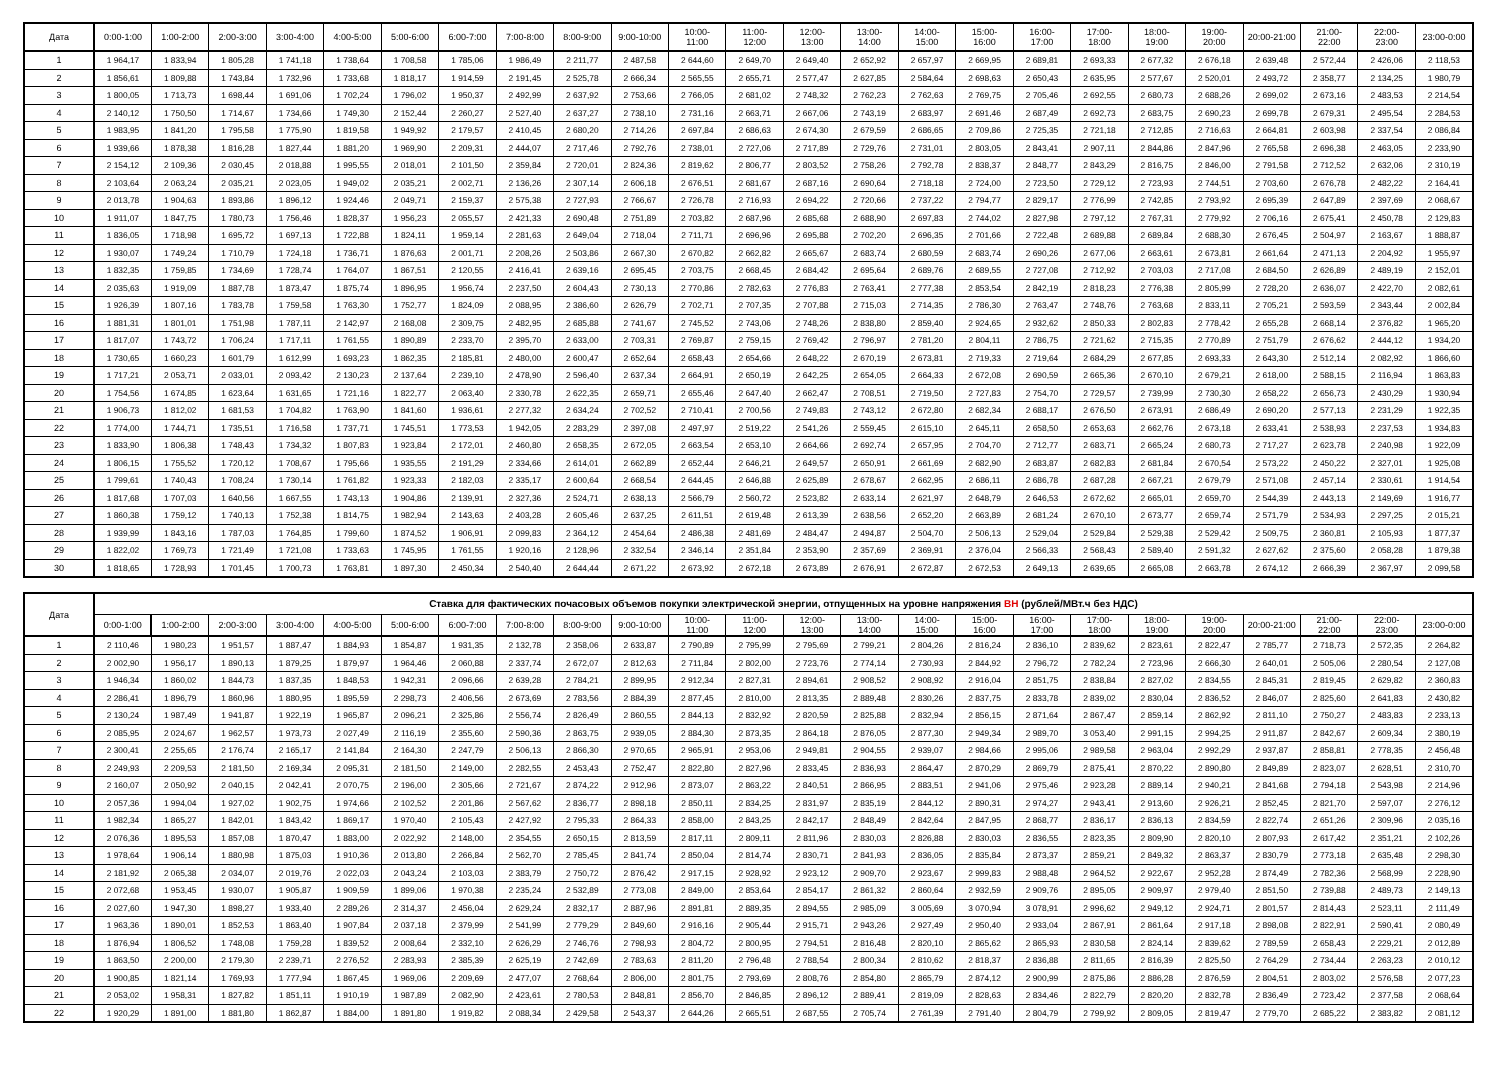| Дата | 0:00-1:00 | 1:00-2:00 | 2:00-3:00 | 3:00-4:00 | 4:00-5:00 | 5:00-6:00 | 6:00-7:00 | 7:00-8:00 | 8:00-9:00 | 9:00-10:00 | 10:00- 11:00 | 11:00- 12:00 | 12:00- 13:00 | 13:00- 14:00 | 14:00- 15:00 | 15:00- 16:00 | 16:00- 17:00 | 17:00- 18:00 | 18:00- 19:00 | 19:00- 20:00 | 20:00-21:00 | 21:00- 22:00 | 22:00- 23:00 | 23:00-0:00 |
| --- | --- | --- | --- | --- | --- | --- | --- | --- | --- | --- | --- | --- | --- | --- | --- | --- | --- | --- | --- | --- | --- | --- | --- | --- |
| 1 | 1 964,17 | 1 833,94 | 1 805,28 | 1 741,18 | 1 738,64 | 1 708,58 | 1 785,06 | 1 986,49 | 2 211,77 | 2 487,58 | 2 644,60 | 2 649,70 | 2 649,40 | 2 652,92 | 2 657,97 | 2 669,95 | 2 689,81 | 2 693,33 | 2 677,32 | 2 676,18 | 2 639,48 | 2 572,44 | 2 426,06 | 2 118,53 |
| 2 | 1 856,61 | 1 809,88 | 1 743,84 | 1 732,96 | 1 733,68 | 1 818,17 | 1 914,59 | 2 191,45 | 2 525,78 | 2 666,34 | 2 565,55 | 2 655,71 | 2 577,47 | 2 627,85 | 2 584,64 | 2 698,63 | 2 650,43 | 2 635,95 | 2 577,67 | 2 520,01 | 2 493,72 | 2 358,77 | 2 134,25 | 1 980,79 |
| 3 | 1 800,05 | 1 713,73 | 1 698,44 | 1 691,06 | 1 702,24 | 1 796,02 | 1 950,37 | 2 492,99 | 2 637,92 | 2 753,66 | 2 766,05 | 2 681,02 | 2 748,32 | 2 762,23 | 2 762,63 | 2 769,75 | 2 705,46 | 2 692,55 | 2 680,73 | 2 688,26 | 2 699,02 | 2 673,16 | 2 483,53 | 2 214,54 |
| 4 | 2 140,12 | 1 750,50 | 1 714,67 | 1 734,66 | 1 749,30 | 2 152,44 | 2 260,27 | 2 527,40 | 2 637,27 | 2 738,10 | 2 731,16 | 2 663,71 | 2 667,06 | 2 743,19 | 2 683,97 | 2 691,46 | 2 687,49 | 2 692,73 | 2 683,75 | 2 690,23 | 2 699,78 | 2 679,31 | 2 495,54 | 2 284,53 |
| 5 | 1 983,95 | 1 841,20 | 1 795,58 | 1 775,90 | 1 819,58 | 1 949,92 | 2 179,57 | 2 410,45 | 2 680,20 | 2 714,26 | 2 697,84 | 2 686,63 | 2 674,30 | 2 679,59 | 2 686,65 | 2 709,86 | 2 725,35 | 2 721,18 | 2 712,85 | 2 716,63 | 2 664,81 | 2 603,98 | 2 337,54 | 2 086,84 |
| 6 | 1 939,66 | 1 878,38 | 1 816,28 | 1 827,44 | 1 881,20 | 1 969,90 | 2 209,31 | 2 444,07 | 2 717,46 | 2 792,76 | 2 738,01 | 2 727,06 | 2 717,89 | 2 729,76 | 2 731,01 | 2 803,05 | 2 843,41 | 2 907,11 | 2 844,86 | 2 847,96 | 2 765,58 | 2 696,38 | 2 463,05 | 2 233,90 |
| 7 | 2 154,12 | 2 109,36 | 2 030,45 | 2 018,88 | 1 995,55 | 2 018,01 | 2 101,50 | 2 359,84 | 2 720,01 | 2 824,36 | 2 819,62 | 2 806,77 | 2 803,52 | 2 758,26 | 2 792,78 | 2 838,37 | 2 848,77 | 2 843,29 | 2 816,75 | 2 846,00 | 2 791,58 | 2 712,52 | 2 632,06 | 2 310,19 |
| 8 | 2 103,64 | 2 063,24 | 2 035,21 | 2 023,05 | 1 949,02 | 2 035,21 | 2 002,71 | 2 136,26 | 2 307,14 | 2 606,18 | 2 676,51 | 2 681,67 | 2 687,16 | 2 690,64 | 2 718,18 | 2 724,00 | 2 723,50 | 2 729,12 | 2 723,93 | 2 744,51 | 2 703,60 | 2 676,78 | 2 482,22 | 2 164,41 |
| 9 | 2 013,78 | 1 904,63 | 1 893,86 | 1 896,12 | 1 924,46 | 2 049,71 | 2 159,37 | 2 575,38 | 2 727,93 | 2 766,67 | 2 726,78 | 2 716,93 | 2 694,22 | 2 720,66 | 2 737,22 | 2 794,77 | 2 829,17 | 2 776,99 | 2 742,85 | 2 793,92 | 2 695,39 | 2 647,89 | 2 397,69 | 2 068,67 |
| 10 | 1 911,07 | 1 847,75 | 1 780,73 | 1 756,46 | 1 828,37 | 1 956,23 | 2 055,57 | 2 421,33 | 2 690,48 | 2 751,89 | 2 703,82 | 2 687,96 | 2 685,68 | 2 688,90 | 2 697,83 | 2 744,02 | 2 827,98 | 2 797,12 | 2 767,31 | 2 779,92 | 2 706,16 | 2 675,41 | 2 450,78 | 2 129,83 |
| 11 | 1 836,05 | 1 718,98 | 1 695,72 | 1 697,13 | 1 722,88 | 1 824,11 | 1 959,14 | 2 281,63 | 2 649,04 | 2 718,04 | 2 711,71 | 2 696,96 | 2 695,88 | 2 702,20 | 2 696,35 | 2 701,66 | 2 722,48 | 2 689,88 | 2 689,84 | 2 688,30 | 2 676,45 | 2 504,97 | 2 163,67 | 1 888,87 |
| 12 | 1 930,07 | 1 749,24 | 1 710,79 | 1 724,18 | 1 736,71 | 1 876,63 | 2 001,71 | 2 208,26 | 2 503,86 | 2 667,30 | 2 670,82 | 2 662,82 | 2 665,67 | 2 683,74 | 2 680,59 | 2 683,74 | 2 690,26 | 2 677,06 | 2 663,61 | 2 673,81 | 2 661,64 | 2 471,13 | 2 204,92 | 1 955,97 |
| 13 | 1 832,35 | 1 759,85 | 1 734,69 | 1 728,74 | 1 764,07 | 1 867,51 | 2 120,55 | 2 416,41 | 2 639,16 | 2 695,45 | 2 703,75 | 2 668,45 | 2 684,42 | 2 695,64 | 2 689,76 | 2 689,55 | 2 727,08 | 2 712,92 | 2 703,03 | 2 717,08 | 2 684,50 | 2 626,89 | 2 489,19 | 2 152,01 |
| 14 | 2 035,63 | 1 919,09 | 1 887,78 | 1 873,47 | 1 875,74 | 1 896,95 | 1 956,74 | 2 237,50 | 2 604,43 | 2 730,13 | 2 770,86 | 2 782,63 | 2 776,83 | 2 763,41 | 2 777,38 | 2 853,54 | 2 842,19 | 2 818,23 | 2 776,38 | 2 805,99 | 2 728,20 | 2 636,07 | 2 422,70 | 2 082,61 |
| 15 | 1 926,39 | 1 807,16 | 1 783,78 | 1 759,58 | 1 763,30 | 1 752,77 | 1 824,09 | 2 088,95 | 2 386,60 | 2 626,79 | 2 702,71 | 2 707,35 | 2 707,88 | 2 715,03 | 2 714,35 | 2 786,30 | 2 763,47 | 2 748,76 | 2 763,68 | 2 833,11 | 2 705,21 | 2 593,59 | 2 343,44 | 2 002,84 |
| 16 | 1 881,31 | 1 801,01 | 1 751,98 | 1 787,11 | 2 142,97 | 2 168,08 | 2 309,75 | 2 482,95 | 2 685,88 | 2 741,67 | 2 745,52 | 2 743,06 | 2 748,26 | 2 838,80 | 2 859,40 | 2 924,65 | 2 932,62 | 2 850,33 | 2 802,83 | 2 778,42 | 2 655,28 | 2 668,14 | 2 376,82 | 1 965,20 |
| 17 | 1 817,07 | 1 743,72 | 1 706,24 | 1 717,11 | 1 761,55 | 1 890,89 | 2 233,70 | 2 395,70 | 2 633,00 | 2 703,31 | 2 769,87 | 2 759,15 | 2 769,42 | 2 796,97 | 2 781,20 | 2 804,11 | 2 786,75 | 2 721,62 | 2 715,35 | 2 770,89 | 2 751,79 | 2 676,62 | 2 444,12 | 1 934,20 |
| 18 | 1 730,65 | 1 660,23 | 1 601,79 | 1 612,99 | 1 693,23 | 1 862,35 | 2 185,81 | 2 480,00 | 2 600,47 | 2 652,64 | 2 658,43 | 2 654,66 | 2 648,22 | 2 670,19 | 2 673,81 | 2 719,33 | 2 719,64 | 2 684,29 | 2 677,85 | 2 693,33 | 2 643,30 | 2 512,14 | 2 082,92 | 1 866,60 |
| 19 | 1 717,21 | 2 053,71 | 2 033,01 | 2 093,42 | 2 130,23 | 2 137,64 | 2 239,10 | 2 478,90 | 2 596,40 | 2 637,34 | 2 664,91 | 2 650,19 | 2 642,25 | 2 654,05 | 2 664,33 | 2 672,08 | 2 690,59 | 2 665,36 | 2 670,10 | 2 679,21 | 2 618,00 | 2 588,15 | 2 116,94 | 1 863,83 |
| 20 | 1 754,56 | 1 674,85 | 1 623,64 | 1 631,65 | 1 721,16 | 1 822,77 | 2 063,40 | 2 330,78 | 2 622,35 | 2 659,71 | 2 655,46 | 2 647,40 | 2 662,47 | 2 708,51 | 2 719,50 | 2 727,83 | 2 754,70 | 2 729,57 | 2 739,99 | 2 730,30 | 2 658,22 | 2 656,73 | 2 430,29 | 1 930,94 |
| 21 | 1 906,73 | 1 812,02 | 1 681,53 | 1 704,82 | 1 763,90 | 1 841,60 | 1 936,61 | 2 277,32 | 2 634,24 | 2 702,52 | 2 710,41 | 2 700,56 | 2 749,83 | 2 743,12 | 2 672,80 | 2 682,34 | 2 688,17 | 2 676,50 | 2 673,91 | 2 686,49 | 2 690,20 | 2 577,13 | 2 231,29 | 1 922,35 |
| 22 | 1 774,00 | 1 744,71 | 1 735,51 | 1 716,58 | 1 737,71 | 1 745,51 | 1 773,53 | 1 942,05 | 2 283,29 | 2 397,08 | 2 497,97 | 2 519,22 | 2 541,26 | 2 559,45 | 2 615,10 | 2 645,11 | 2 658,50 | 2 653,63 | 2 662,76 | 2 673,18 | 2 633,41 | 2 538,93 | 2 237,53 | 1 934,83 |
| 23 | 1 833,90 | 1 806,38 | 1 748,43 | 1 734,32 | 1 807,83 | 1 923,84 | 2 172,01 | 2 460,80 | 2 658,35 | 2 672,05 | 2 663,54 | 2 653,10 | 2 664,66 | 2 692,74 | 2 657,95 | 2 704,70 | 2 712,77 | 2 683,71 | 2 665,24 | 2 680,73 | 2 717,27 | 2 623,78 | 2 240,98 | 1 922,09 |
| 24 | 1 806,15 | 1 755,52 | 1 720,12 | 1 708,67 | 1 795,66 | 1 935,55 | 2 191,29 | 2 334,66 | 2 614,01 | 2 662,89 | 2 652,44 | 2 646,21 | 2 649,57 | 2 650,91 | 2 661,69 | 2 682,90 | 2 683,87 | 2 682,83 | 2 681,84 | 2 670,54 | 2 573,22 | 2 450,22 | 2 327,01 | 1 925,08 |
| 25 | 1 799,61 | 1 740,43 | 1 708,24 | 1 730,14 | 1 761,82 | 1 923,33 | 2 182,03 | 2 335,17 | 2 600,64 | 2 668,54 | 2 644,45 | 2 646,88 | 2 625,89 | 2 678,67 | 2 662,95 | 2 686,11 | 2 686,78 | 2 687,28 | 2 667,21 | 2 679,79 | 2 571,08 | 2 457,14 | 2 330,61 | 1 914,54 |
| 26 | 1 817,68 | 1 707,03 | 1 640,56 | 1 667,55 | 1 743,13 | 1 904,86 | 2 139,91 | 2 327,36 | 2 524,71 | 2 638,13 | 2 566,79 | 2 560,72 | 2 523,82 | 2 633,14 | 2 621,97 | 2 648,79 | 2 646,53 | 2 672,62 | 2 665,01 | 2 659,70 | 2 544,39 | 2 443,13 | 2 149,69 | 1 916,77 |
| 27 | 1 860,38 | 1 759,12 | 1 740,13 | 1 752,38 | 1 814,75 | 1 982,94 | 2 143,63 | 2 403,28 | 2 605,46 | 2 637,25 | 2 611,51 | 2 619,48 | 2 613,39 | 2 638,56 | 2 652,20 | 2 663,89 | 2 681,24 | 2 670,10 | 2 673,77 | 2 659,74 | 2 571,79 | 2 534,93 | 2 297,25 | 2 015,21 |
| 28 | 1 939,99 | 1 843,16 | 1 787,03 | 1 764,85 | 1 799,60 | 1 874,52 | 1 906,91 | 2 099,83 | 2 364,12 | 2 454,64 | 2 486,38 | 2 481,69 | 2 484,47 | 2 494,87 | 2 504,70 | 2 506,13 | 2 529,04 | 2 529,84 | 2 529,38 | 2 529,42 | 2 509,75 | 2 360,81 | 2 105,93 | 1 877,37 |
| 29 | 1 822,02 | 1 769,73 | 1 721,49 | 1 721,08 | 1 733,63 | 1 745,95 | 1 761,55 | 1 920,16 | 2 128,96 | 2 332,54 | 2 346,14 | 2 351,84 | 2 353,90 | 2 357,69 | 2 369,91 | 2 376,04 | 2 566,33 | 2 568,43 | 2 589,40 | 2 591,32 | 2 627,62 | 2 375,60 | 2 058,28 | 1 879,38 |
| 30 | 1 818,65 | 1 728,93 | 1 701,45 | 1 700,73 | 1 763,81 | 1 897,30 | 2 450,34 | 2 540,40 | 2 644,44 | 2 671,22 | 2 673,92 | 2 672,18 | 2 673,89 | 2 676,91 | 2 672,87 | 2 672,53 | 2 649,13 | 2 639,65 | 2 665,08 | 2 663,78 | 2 674,12 | 2 666,39 | 2 367,97 | 2 099,58 |
| Дата | Ставка для фактических почасовых объемов покупки электрической энергии, отпущенных на уровне напряжения ВН (рублей/МВт.ч без НДС) | | | | | | | | | | | | | | | | | | | | | | | |
| --- | --- | --- | --- | --- | --- | --- | --- | --- | --- | --- | --- | --- | --- | --- | --- | --- | --- | --- | --- | --- | --- | --- | --- | --- |
| | 0:00-1:00 | 1:00-2:00 | 2:00-3:00 | 3:00-4:00 | 4:00-5:00 | 5:00-6:00 | 6:00-7:00 | 7:00-8:00 | 8:00-9:00 | 9:00-10:00 | 10:00- 11:00 | 11:00- 12:00 | 12:00- 13:00 | 13:00- 14:00 | 14:00- 15:00 | 15:00- 16:00 | 16:00- 17:00 | 17:00- 18:00 | 18:00- 19:00 | 19:00- 20:00 | 20:00-21:00 | 21:00- 22:00 | 22:00- 23:00 | 23:00-0:00 |
| 1 | 2 110,46 | 1 980,23 | 1 951,57 | 1 887,47 | 1 884,93 | 1 854,87 | 1 931,35 | 2 132,78 | 2 358,06 | 2 633,87 | 2 790,89 | 2 795,99 | 2 795,69 | 2 799,21 | 2 804,26 | 2 816,24 | 2 836,10 | 2 839,62 | 2 823,61 | 2 822,47 | 2 785,77 | 2 718,73 | 2 572,35 | 2 264,82 |
| 2 | 2 002,90 | 1 956,17 | 1 890,13 | 1 879,25 | 1 879,97 | 1 964,46 | 2 060,88 | 2 337,74 | 2 672,07 | 2 812,63 | 2 711,84 | 2 802,00 | 2 723,76 | 2 774,14 | 2 730,93 | 2 844,92 | 2 796,72 | 2 782,24 | 2 723,96 | 2 666,30 | 2 640,01 | 2 505,06 | 2 280,54 | 2 127,08 |
| 3 | 1 946,34 | 1 860,02 | 1 844,73 | 1 837,35 | 1 848,53 | 1 942,31 | 2 096,66 | 2 639,28 | 2 784,21 | 2 899,95 | 2 912,34 | 2 827,31 | 2 894,61 | 2 908,52 | 2 908,92 | 2 916,04 | 2 851,75 | 2 838,84 | 2 827,02 | 2 834,55 | 2 845,31 | 2 819,45 | 2 629,82 | 2 360,83 |
| 4 | 2 286,41 | 1 896,79 | 1 860,96 | 1 880,95 | 1 895,59 | 2 298,73 | 2 406,56 | 2 673,69 | 2 783,56 | 2 884,39 | 2 877,45 | 2 810,00 | 2 813,35 | 2 889,48 | 2 830,26 | 2 837,75 | 2 833,78 | 2 839,02 | 2 830,04 | 2 836,52 | 2 846,07 | 2 825,60 | 2 641,83 | 2 430,82 |
| 5 | 2 130,24 | 1 987,49 | 1 941,87 | 1 922,19 | 1 965,87 | 2 096,21 | 2 325,86 | 2 556,74 | 2 826,49 | 2 860,55 | 2 844,13 | 2 832,92 | 2 820,59 | 2 825,88 | 2 832,94 | 2 856,15 | 2 871,64 | 2 867,47 | 2 859,14 | 2 862,92 | 2 811,10 | 2 750,27 | 2 483,83 | 2 233,13 |
| 6 | 2 085,95 | 2 024,67 | 1 962,57 | 1 973,73 | 2 027,49 | 2 116,19 | 2 355,60 | 2 590,36 | 2 863,75 | 2 939,05 | 2 884,30 | 2 873,35 | 2 864,18 | 2 876,05 | 2 877,30 | 2 949,34 | 2 989,70 | 3 053,40 | 2 991,15 | 2 994,25 | 2 911,87 | 2 842,67 | 2 609,34 | 2 380,19 |
| 7 | 2 300,41 | 2 255,65 | 2 176,74 | 2 165,17 | 2 141,84 | 2 164,30 | 2 247,79 | 2 506,13 | 2 866,30 | 2 970,65 | 2 965,91 | 2 953,06 | 2 949,81 | 2 904,55 | 2 939,07 | 2 984,66 | 2 995,06 | 2 989,58 | 2 963,04 | 2 992,29 | 2 937,87 | 2 858,81 | 2 778,35 | 2 456,48 |
| 8 | 2 249,93 | 2 209,53 | 2 181,50 | 2 169,34 | 2 095,31 | 2 181,50 | 2 149,00 | 2 282,55 | 2 453,43 | 2 752,47 | 2 822,80 | 2 827,96 | 2 833,45 | 2 836,93 | 2 864,47 | 2 870,29 | 2 869,79 | 2 875,41 | 2 870,22 | 2 890,80 | 2 849,89 | 2 823,07 | 2 628,51 | 2 310,70 |
| 9 | 2 160,07 | 2 050,92 | 2 040,15 | 2 042,41 | 2 070,75 | 2 196,00 | 2 305,66 | 2 721,67 | 2 874,22 | 2 912,96 | 2 873,07 | 2 863,22 | 2 840,51 | 2 866,95 | 2 883,51 | 2 941,06 | 2 975,46 | 2 923,28 | 2 889,14 | 2 940,21 | 2 841,68 | 2 794,18 | 2 543,98 | 2 214,96 |
| 10 | 2 057,36 | 1 994,04 | 1 927,02 | 1 902,75 | 1 974,66 | 2 102,52 | 2 201,86 | 2 567,62 | 2 836,77 | 2 898,18 | 2 850,11 | 2 834,25 | 2 831,97 | 2 835,19 | 2 844,12 | 2 890,31 | 2 974,27 | 2 943,41 | 2 913,60 | 2 926,21 | 2 852,45 | 2 821,70 | 2 597,07 | 2 276,12 |
| 11 | 1 982,34 | 1 865,27 | 1 842,01 | 1 843,42 | 1 869,17 | 1 970,40 | 2 105,43 | 2 427,92 | 2 795,33 | 2 864,33 | 2 858,00 | 2 843,25 | 2 842,17 | 2 848,49 | 2 842,64 | 2 847,95 | 2 868,77 | 2 836,17 | 2 836,13 | 2 834,59 | 2 822,74 | 2 651,26 | 2 309,96 | 2 035,16 |
| 12 | 2 076,36 | 1 895,53 | 1 857,08 | 1 870,47 | 1 883,00 | 2 022,92 | 2 148,00 | 2 354,55 | 2 650,15 | 2 813,59 | 2 817,11 | 2 809,11 | 2 811,96 | 2 830,03 | 2 826,88 | 2 830,03 | 2 836,55 | 2 823,35 | 2 809,90 | 2 820,10 | 2 807,93 | 2 617,42 | 2 351,21 | 2 102,26 |
| 13 | 1 978,64 | 1 906,14 | 1 880,98 | 1 875,03 | 1 910,36 | 2 013,80 | 2 266,84 | 2 562,70 | 2 785,45 | 2 841,74 | 2 850,04 | 2 814,74 | 2 830,71 | 2 841,93 | 2 836,05 | 2 835,84 | 2 873,37 | 2 859,21 | 2 849,32 | 2 863,37 | 2 830,79 | 2 773,18 | 2 635,48 | 2 298,30 |
| 14 | 2 181,92 | 2 065,38 | 2 034,07 | 2 019,76 | 2 022,03 | 2 043,24 | 2 103,03 | 2 383,79 | 2 750,72 | 2 876,42 | 2 917,15 | 2 928,92 | 2 923,12 | 2 909,70 | 2 923,67 | 2 999,83 | 2 988,48 | 2 964,52 | 2 922,67 | 2 952,28 | 2 874,49 | 2 782,36 | 2 568,99 | 2 228,90 |
| 15 | 2 072,68 | 1 953,45 | 1 930,07 | 1 905,87 | 1 909,59 | 1 899,06 | 1 970,38 | 2 235,24 | 2 532,89 | 2 773,08 | 2 849,00 | 2 853,64 | 2 854,17 | 2 861,32 | 2 860,64 | 2 932,59 | 2 909,76 | 2 895,05 | 2 909,97 | 2 979,40 | 2 851,50 | 2 739,88 | 2 489,73 | 2 149,13 |
| 16 | 2 027,60 | 1 947,30 | 1 898,27 | 1 933,40 | 2 289,26 | 2 314,37 | 2 456,04 | 2 629,24 | 2 832,17 | 2 887,96 | 2 891,81 | 2 889,35 | 2 894,55 | 2 985,09 | 3 005,69 | 3 070,94 | 3 078,91 | 2 996,62 | 2 949,12 | 2 924,71 | 2 801,57 | 2 814,43 | 2 523,11 | 2 111,49 |
| 17 | 1 963,36 | 1 890,01 | 1 852,53 | 1 863,40 | 1 907,84 | 2 037,18 | 2 379,99 | 2 541,99 | 2 779,29 | 2 849,60 | 2 916,16 | 2 905,44 | 2 915,71 | 2 943,26 | 2 927,49 | 2 950,40 | 2 933,04 | 2 867,91 | 2 861,64 | 2 917,18 | 2 898,08 | 2 822,91 | 2 590,41 | 2 080,49 |
| 18 | 1 876,94 | 1 806,52 | 1 748,08 | 1 759,28 | 1 839,52 | 2 008,64 | 2 332,10 | 2 626,29 | 2 746,76 | 2 798,93 | 2 804,72 | 2 800,95 | 2 794,51 | 2 816,48 | 2 820,10 | 2 865,62 | 2 865,93 | 2 830,58 | 2 824,14 | 2 839,62 | 2 789,59 | 2 658,43 | 2 229,21 | 2 012,89 |
| 19 | 1 863,50 | 2 200,00 | 2 179,30 | 2 239,71 | 2 276,52 | 2 283,93 | 2 385,39 | 2 625,19 | 2 742,69 | 2 783,63 | 2 811,20 | 2 796,48 | 2 788,54 | 2 800,34 | 2 810,62 | 2 818,37 | 2 836,88 | 2 811,65 | 2 816,39 | 2 825,50 | 2 764,29 | 2 734,44 | 2 263,23 | 2 010,12 |
| 20 | 1 900,85 | 1 821,14 | 1 769,93 | 1 777,94 | 1 867,45 | 1 969,06 | 2 209,69 | 2 477,07 | 2 768,64 | 2 806,00 | 2 801,75 | 2 793,69 | 2 808,76 | 2 854,80 | 2 865,79 | 2 874,12 | 2 900,99 | 2 875,86 | 2 886,28 | 2 876,59 | 2 804,51 | 2 803,02 | 2 576,58 | 2 077,23 |
| 21 | 2 053,02 | 1 958,31 | 1 827,82 | 1 851,11 | 1 910,19 | 1 987,89 | 2 082,90 | 2 423,61 | 2 780,53 | 2 848,81 | 2 856,70 | 2 846,85 | 2 896,12 | 2 889,41 | 2 819,09 | 2 828,63 | 2 834,46 | 2 822,79 | 2 820,20 | 2 832,78 | 2 836,49 | 2 723,42 | 2 377,58 | 2 068,64 |
| 22 | 1 920,29 | 1 891,00 | 1 881,80 | 1 862,87 | 1 884,00 | 1 891,80 | 1 919,82 | 2 088,34 | 2 429,58 | 2 543,37 | 2 644,26 | 2 665,51 | 2 687,55 | 2 705,74 | 2 761,39 | 2 791,40 | 2 804,79 | 2 799,92 | 2 809,05 | 2 819,47 | 2 779,70 | 2 685,22 | 2 383,82 | 2 081,12 |